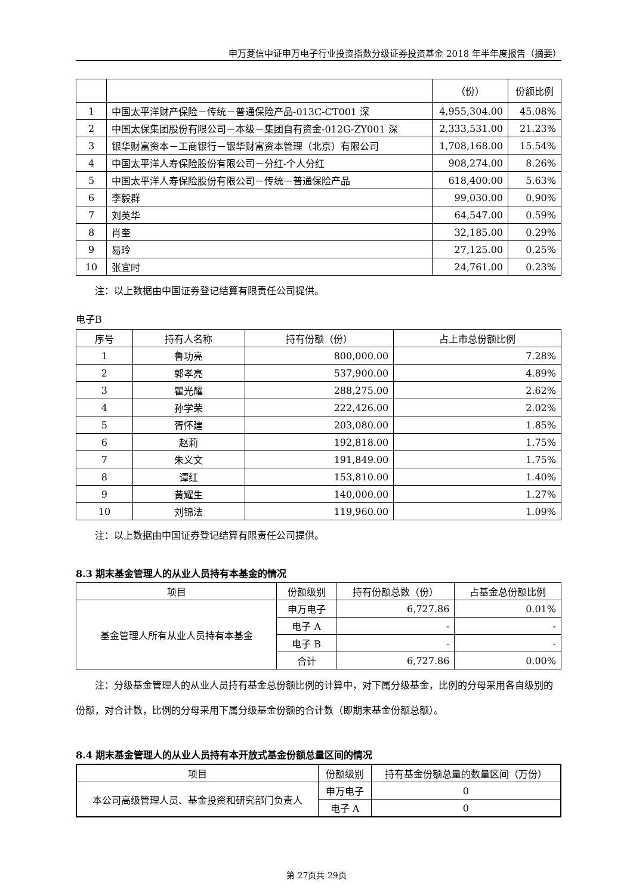申万菱信中证申万电子行业投资指数分级证券投资基金 2018 年半年度报告（摘要）
| | | （份） | 份额比例 |
| 1 | 中国太平洋财产保险－传统－普通保险产品-013C-CT001 深 | 4,955,304.00 | 45.08% |
| 2 | 中国太保集团股份有限公司－本级－集团自有资金-012G-ZY001 深 | 2,333,531.00 | 21.23% |
| 3 | 银华财富资本－工商银行－银华财富资本管理（北京）有限公司 | 1,708,168.00 | 15.54% |
| 4 | 中国太平洋人寿保险股份有限公司－分红-个人分红 | 908,274.00 | 8.26% |
| 5 | 中国太平洋人寿保险股份有限公司－传统－普通保险产品 | 618,400.00 | 5.63% |
| 6 | 李毅群 | 99,030.00 | 0.90% |
| 7 | 刘英华 | 64,547.00 | 0.59% |
| 8 | 肖奎 | 32,185.00 | 0.29% |
| 9 | 易玲 | 27,125.00 | 0.25% |
| 10 | 张宜时 | 24,761.00 | 0.23% |
注：以上数据由中国证券登记结算有限责任公司提供。
电子B
| 序号 | 持有人名称 | 持有份额（份） | 占上市总份额比例 |
| 1 | 鲁功亮 | 800,000.00 | 7.28% |
| 2 | 郭孝亮 | 537,900.00 | 4.89% |
| 3 | 瞿光耀 | 288,275.00 | 2.62% |
| 4 | 孙学荣 | 222,426.00 | 2.02% |
| 5 | 胥怀建 | 203,080.00 | 1.85% |
| 6 | 赵莉 | 192,818.00 | 1.75% |
| 7 | 朱义文 | 191,849.00 | 1.75% |
| 8 | 谭红 | 153,810.00 | 1.40% |
| 9 | 黄耀生 | 140,000.00 | 1.27% |
| 10 | 刘锦法 | 119,960.00 | 1.09% |
注：以上数据由中国证券登记结算有限责任公司提供。
8.3 期末基金管理人的从业人员持有本基金的情况
| 项目 | 份额级别 | 持有份额总数（份） | 占基金总份额比例 |
| 基金管理人所有从业人员持有本基金 | 申万电子 | 6,727.86 | 0.01% |
| | 电子 A | - | - |
| | 电子 B | - | - |
| | 合计 | 6,727.86 | 0.00% |
注：分级基金管理人的从业人员持有基金总份额比例的计算中，对下属分级基金，比例的分母采用各自级别的份额，对合计数，比例的分母采用下属分级基金份额的合计数（即期末基金份额总额）。
8.4 期末基金管理人的从业人员持有本开放式基金份额总量区间的情况
| 项目 | 份额级别 | 持有基金份额总量的数量区间（万份） |
| 本公司高级管理人员、基金投资和研究部门负责人 | 申万电子 | 0 |
| | 电子 A | 0 |
第 27页共 29页